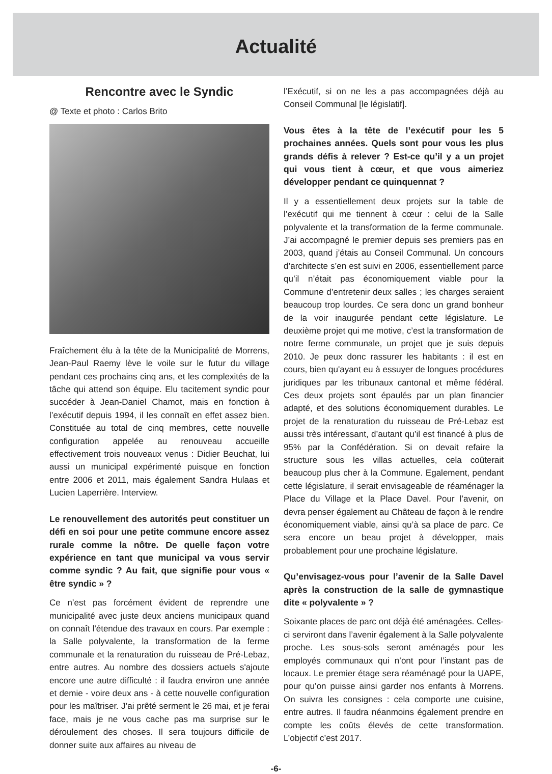Actualité
Rencontre avec le Syndic
@ Texte et photo : Carlos Brito
Fraîchement élu à la tête de la Municipalité de Morrens, Jean-Paul Raemy lève le voile sur le futur du village pendant ces prochains cinq ans, et les complexités de la tâche qui attend son équipe. Elu tacitement syndic pour succéder à Jean-Daniel Chamot, mais en fonction à l’exécutif depuis 1994, il les connaît en effet assez bien. Constituée au total de cinq membres, cette nouvelle configuration appelée au renouveau accueille effectivement trois nouveaux venus : Didier Beuchat, lui aussi un municipal expérimenté puisque en fonction entre 2006 et 2011, mais également Sandra Hulaas et Lucien Laperrière. Interview.
Le renouvellement des autorités peut constituer un défi en soi pour une petite commune encore assez rurale comme la nôtre. De quelle façon votre expérience en tant que municipal va vous servir comme syndic ? Au fait, que signifie pour vous « être syndic » ?
Ce n’est pas forcément évident de reprendre une municipalité avec juste deux anciens municipaux quand on connaît l'étendue des travaux en cours. Par exemple : la Salle polyvalente, la transformation de la ferme communale et la renaturation du ruisseau de Pré-Lebaz, entre autres. Au nombre des dossiers actuels s'ajoute encore une autre difficulté : il faudra environ une année et demie - voire deux ans - à cette nouvelle configuration pour les maîtriser. J’ai prêté serment le 26 mai, et je ferai face, mais je ne vous cache pas ma surprise sur le déroulement des choses. Il sera toujours difficile de donner suite aux affaires au niveau de
l’Exécutif, si on ne les a pas accompagnées déjà au Conseil Communal [le législatif].
Vous êtes à la tête de l’exécutif pour les 5 prochaines années. Quels sont pour vous les plus grands défis à relever ? Est-ce qu’il y a un projet qui vous tient à cœur, et que vous aimeriez développer pendant ce quinquennat ?
Il y a essentiellement deux projets sur la table de l’exécutif qui me tiennent à cœur : celui de la Salle polyvalente et la transformation de la ferme communale. J’ai accompagné le premier depuis ses premiers pas en 2003, quand j’étais au Conseil Communal. Un concours d’architecte s’en est suivi en 2006, essentiellement parce qu’il n’était pas économiquement viable pour la Commune d’entretenir deux salles ; les charges seraient beaucoup trop lourdes. Ce sera donc un grand bonheur de la voir inaugurée pendant cette législature. Le deuxième projet qui me motive, c’est la transformation de notre ferme communale, un projet que je suis depuis 2010. Je peux donc rassurer les habitants : il est en cours, bien qu'ayant eu à essuyer de longues procédures juridiques par les tribunaux cantonal et même fédéral. Ces deux projets sont épaulés par un plan financier adapté, et des solutions économiquement durables. Le projet de la renaturation du ruisseau de Pré-Lebaz est aussi très intéressant, d’autant qu’il est financé à plus de 95% par la Confédération. Si on devait refaire la structure sous les villas actuelles, cela coûterait beaucoup plus cher à la Commune. Egalement, pendant cette législature, il serait envisageable de réaménager la Place du Village et la Place Davel. Pour l’avenir, on devra penser également au Château de façon à le rendre économiquement viable, ainsi qu’à sa place de parc. Ce sera encore un beau projet à développer, mais probablement pour une prochaine législature.
Qu’envisagez-vous pour l’avenir de la Salle Davel après la construction de la salle de gymnastique dite « polyvalente » ?
Soixante places de parc ont déjà été aménagées. Celles-ci serviront dans l’avenir également à la Salle polyvalente proche. Les sous-sols seront aménagés pour les employés communaux qui n’ont pour l’instant pas de locaux. Le premier étage sera réaménagé pour la UAPE, pour qu’on puisse ainsi garder nos enfants à Morrens. On suivra les consignes : cela comporte une cuisine, entre autres. Il faudra néanmoins également prendre en compte les coûts élevés de cette transformation. L’objectif c’est 2017.
-6-